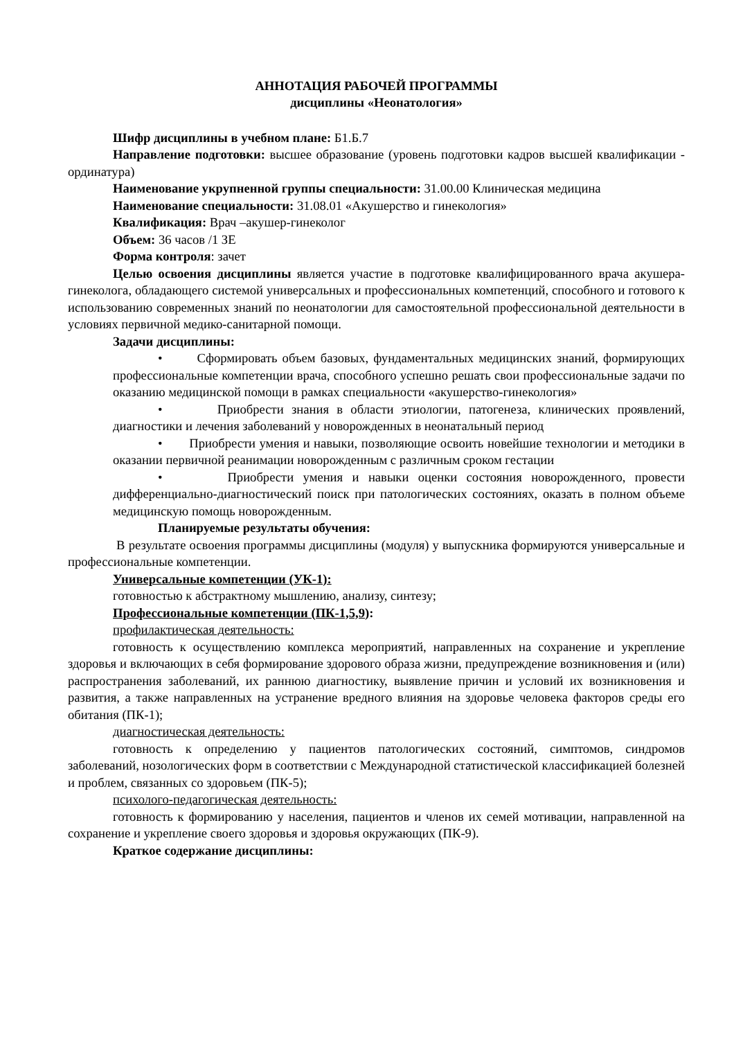АННОТАЦИЯ РАБОЧЕЙ ПРОГРАММЫ
дисциплины «Неонатология»
Шифр дисциплины в учебном плане: Б1.Б.7
Направление подготовки: высшее образование (уровень подготовки кадров высшей квалификации - ординатура)
Наименование укрупненной группы специальности: 31.00.00 Клиническая медицина
Наименование специальности: 31.08.01 «Акушерство и гинекология»
Квалификация: Врач –акушер-гинеколог
Объем: 36 часов /1 ЗЕ
Форма контроля: зачет
Целью освоения дисциплины является участие в подготовке квалифицированного врача акушера-гинеколога, обладающего системой универсальных и профессиональных компетенций, способного и готового к использованию современных знаний по неонатологии для самостоятельной профессиональной деятельности в условиях первичной медико-санитарной помощи.
Задачи дисциплины:
• Сформировать объем базовых, фундаментальных медицинских знаний, формирующих профессиональные компетенции врача, способного успешно решать свои профессиональные задачи по оказанию медицинской помощи в рамках специальности «акушерство-гинекология»
• Приобрести знания в области этиологии, патогенеза, клинических проявлений, диагностики и лечения заболеваний у новорожденных в неонатальный период
• Приобрести умения и навыки, позволяющие освоить новейшие технологии и методики в оказании первичной реанимации новорожденным с различным сроком гестации
• Приобрести умения и навыки оценки состояния новорожденного, провести дифференциально-диагностический поиск при патологических состояниях, оказать в полном объеме медицинскую помощь новорожденным.
Планируемые результаты обучения:
В результате освоения программы дисциплины (модуля) у выпускника формируются универсальные и профессиональные компетенции.
Универсальные компетенции (УК-1):
готовностью к абстрактному мышлению, анализу, синтезу;
Профессиональные компетенции (ПК-1,5,9):
профилактическая деятельность:
готовность к осуществлению комплекса мероприятий, направленных на сохранение и укрепление здоровья и включающих в себя формирование здорового образа жизни, предупреждение возникновения и (или) распространения заболеваний, их раннюю диагностику, выявление причин и условий их возникновения и развития, а также направленных на устранение вредного влияния на здоровье человека факторов среды его обитания (ПК-1);
диагностическая деятельность:
готовность к определению у пациентов патологических состояний, симптомов, синдромов заболеваний, нозологических форм в соответствии с Международной статистической классификацией болезней и проблем, связанных со здоровьем (ПК-5);
психолого-педагогическая деятельность:
готовность к формированию у населения, пациентов и членов их семей мотивации, направленной на сохранение и укрепление своего здоровья и здоровья окружающих (ПК-9).
Краткое содержание дисциплины: